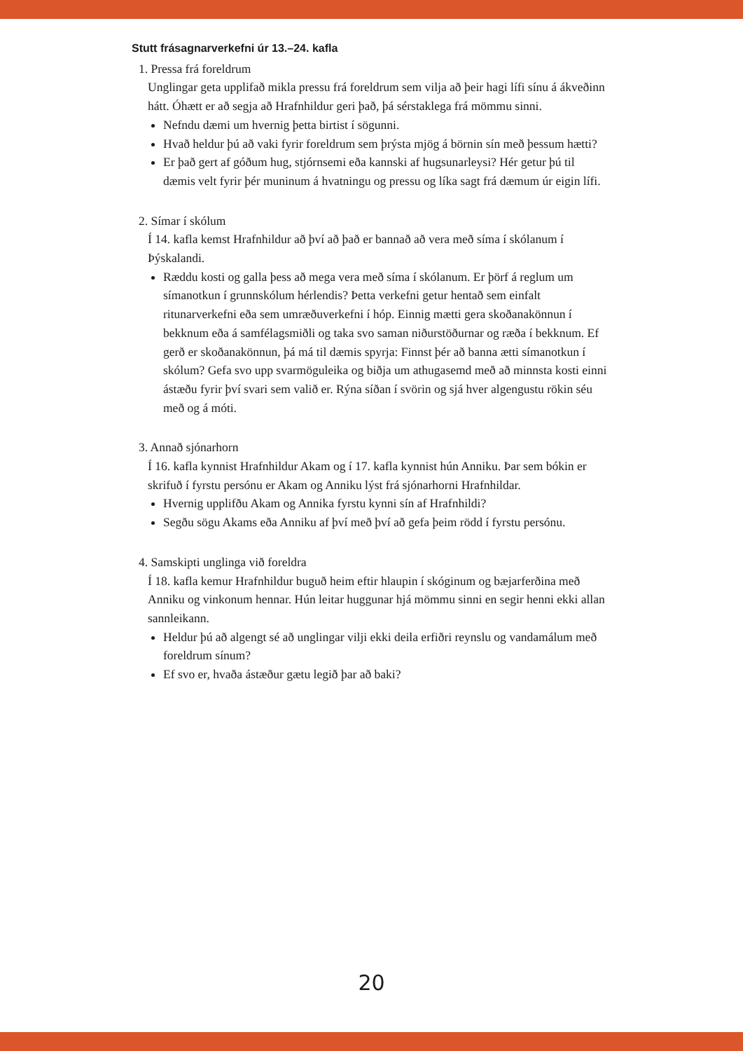Stutt frásagnarverkefni úr 13.–24. kafla
1. Pressa frá foreldrum
Unglingar geta upplifað mikla pressu frá foreldrum sem vilja að þeir hagi lífi sínu á ákveðinn hátt. Óhætt er að segja að Hrafnhildur geri það, þá sérstaklega frá mömmu sinni.
Nefndu dæmi um hvernig þetta birtist í sögunni.
Hvað heldur þú að vaki fyrir foreldrum sem þrýsta mjög á börnin sín með þessum hætti?
Er það gert af góðum hug, stjórnsemi eða kannski af hugsunarleysi? Hér getur þú til dæmis velt fyrir þér muninum á hvatningu og pressu og líka sagt frá dæmum úr eigin lífi.
2. Símar í skólum
Í 14. kafla kemst Hrafnhildur að því að það er bannað að vera með síma í skólanum í Þýskalandi.
Ræddu kosti og galla þess að mega vera með síma í skólanum. Er þörf á reglum um símanotkun í grunnskólum hérlendis? Þetta verkefni getur hentað sem einfalt ritunarverkefni eða sem umræðuverkefni í hóp. Einnig mætti gera skoðanakönnun í bekknum eða á samfélagsmiðli og taka svo saman niðurstöðurnar og ræða í bekknum. Ef gerð er skoðanakönnun, þá má til dæmis spyrja: Finnst þér að banna ætti símanotkun í skólum? Gefa svo upp svarmöguleika og biðja um athugasemd með að minnsta kosti einni ástæðu fyrir því svari sem valið er. Rýna síðan í svörin og sjá hver algengustu rökin séu með og á móti.
3. Annað sjónarhorn
Í 16. kafla kynnist Hrafnhildur Akam og í 17. kafla kynnist hún Anniku. Þar sem bókin er skrifuð í fyrstu persónu er Akam og Anniku lýst frá sjónarhorni Hrafnhildar.
Hvernig upplifðu Akam og Annika fyrstu kynni sín af Hrafnhildi?
Segðu sögu Akams eða Anniku af því með því að gefa þeim rödd í fyrstu persónu.
4. Samskipti unglinga við foreldra
Í 18. kafla kemur Hrafnhildur buguð heim eftir hlaupin í skóginum og bæjarferðina með Anniku og vinkonum hennar. Hún leitar huggunar hjá mömmu sinni en segir henni ekki allan sannleikann.
Heldur þú að algengt sé að unglingar vilji ekki deila erfiðri reynslu og vandamálum með foreldrum sínum?
Ef svo er, hvaða ástæður gætu legið þar að baki?
20